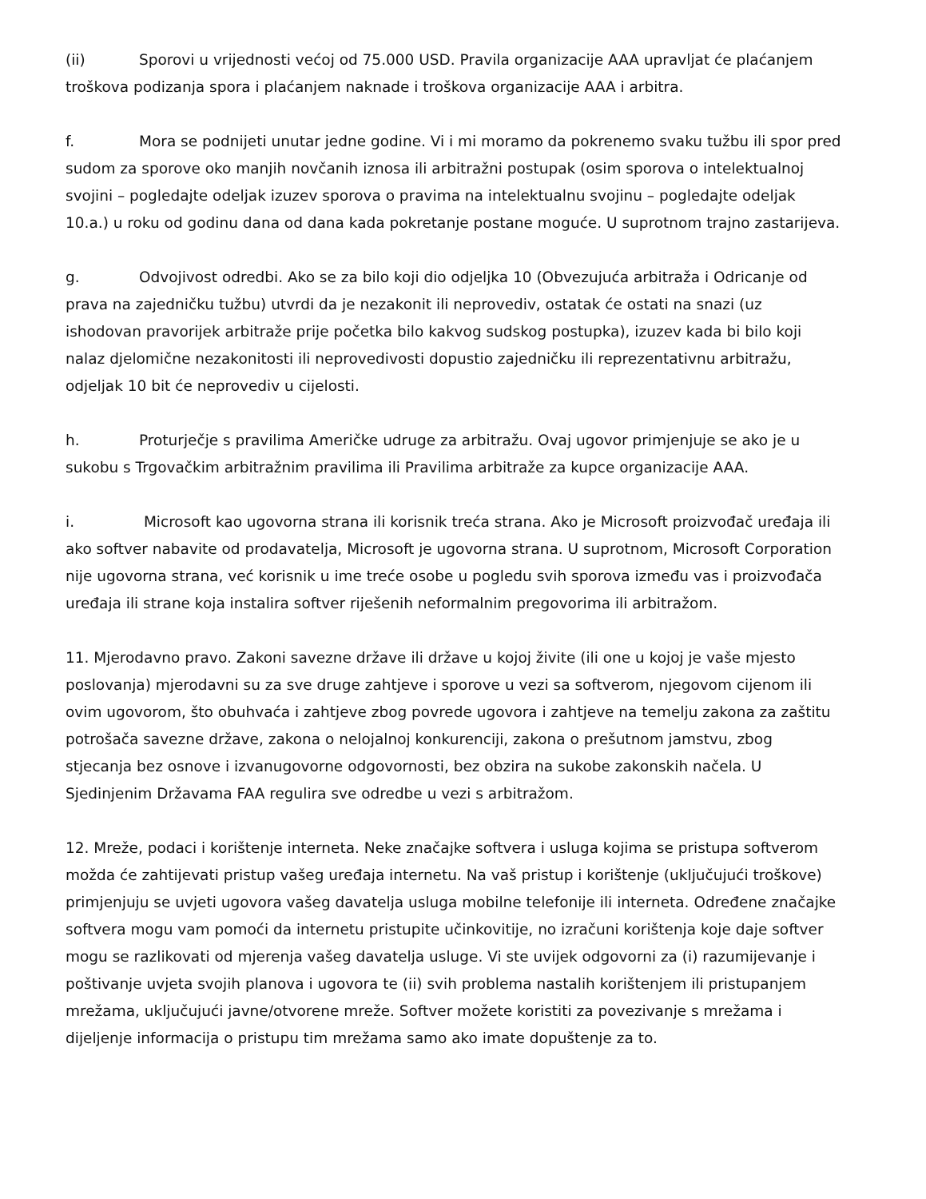(ii) Sporovi u vrijednosti većoj od 75.000 USD. Pravila organizacije AAA upravljat će plaćanjem troškova podizanja spora i plaćanjem naknade i troškova organizacije AAA i arbitra.
f. Mora se podnijeti unutar jedne godine. Vi i mi moramo da pokrenemo svaku tužbu ili spor pred sudom za sporove oko manjih novčanih iznosa ili arbitražni postupak (osim sporova o intelektualnoj svojini – pogledajte odeljak izuzev sporova o pravima na intelektualnu svojinu – pogledajte odeljak 10.a.) u roku od godinu dana od dana kada pokretanje postane moguće. U suprotnom trajno zastarijeva.
g. Odvojivost odredbi. Ako se za bilo koji dio odjeljka 10 (Obvezujuća arbitraža i Odricanje od prava na zajedničku tužbu) utvrdi da je nezakonit ili neprovediv, ostatak će ostati na snazi (uz ishodovan pravorijek arbitraže prije početka bilo kakvog sudskog postupka), izuzev kada bi bilo koji nalaz djelomične nezakonitosti ili neprovedivosti dopustio zajedničku ili reprezentativnu arbitražu, odjeljak 10 bit će neprovediv u cijelosti.
h. Proturječje s pravilima Američke udruge za arbitražu. Ovaj ugovor primjenjuje se ako je u sukobu s Trgovačkim arbitražnim pravilima ili Pravilima arbitraže za kupce organizacije AAA.
i. Microsoft kao ugovorna strana ili korisnik treća strana. Ako je Microsoft proizvođač uređaja ili ako softver nabavite od prodavatelja, Microsoft je ugovorna strana. U suprotnom, Microsoft Corporation nije ugovorna strana, već korisnik u ime treće osobe u pogledu svih sporova između vas i proizvođača uređaja ili strane koja instalira softver riješenih neformalnim pregovorima ili arbitražom.
11. Mjerodavno pravo. Zakoni savezne države ili države u kojoj živite (ili one u kojoj je vaše mjesto poslovanja) mjerodavni su za sve druge zahtjeve i sporove u vezi sa softverom, njegovom cijenom ili ovim ugovorom, što obuhvaća i zahtjeve zbog povrede ugovora i zahtjeve na temelju zakona za zaštitu potrošača savezne države, zakona o nelojalnoj konkurenciji, zakona o prešutnom jamstvu, zbog stjecanja bez osnove i izvanugovorne odgovornosti, bez obzira na sukobe zakonskih načela. U Sjedinjenim Državama FAA regulira sve odredbe u vezi s arbitražom.
12. Mreže, podaci i korištenje interneta. Neke značajke softvera i usluga kojima se pristupa softverom možda će zahtijevati pristup vašeg uređaja internetu. Na vaš pristup i korištenje (uključujući troškove) primjenjuju se uvjeti ugovora vašeg davatelja usluga mobilne telefonije ili interneta. Određene značajke softvera mogu vam pomoći da internetu pristupite učinkovitije, no izračuni korištenja koje daje softver mogu se razlikovati od mjerenja vašeg davatelja usluge. Vi ste uvijek odgovorni za (i) razumijevanje i poštivanje uvjeta svojih planova i ugovora te (ii) svih problema nastalih korištenjem ili pristupanjem mrežama, uključujući javne/otvorene mreže. Softver možete koristiti za povezivanje s mrežama i dijeljenje informacija o pristupu tim mrežama samo ako imate dopuštenje za to.